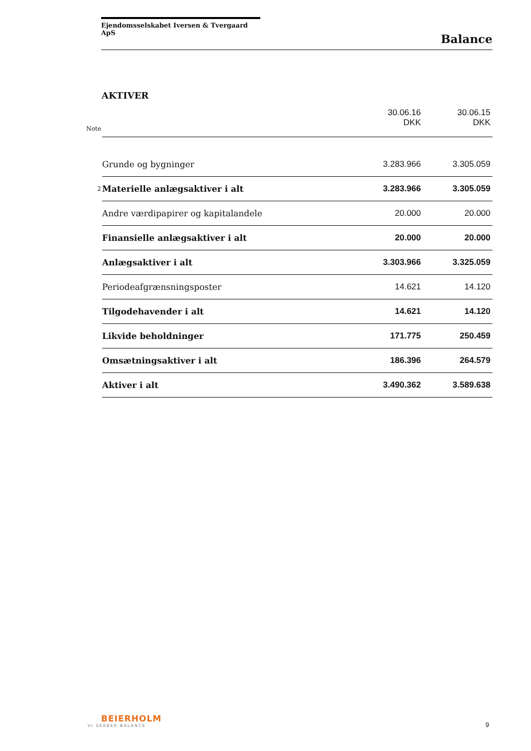Ejendomsselskabet Iversen & Tvergaard ApS
Balance
AKTIVER
| Note | | 30.06.16 DKK | 30.06.15 DKK |
| | Grunde og bygninger | 3.283.966 | 3.305.059 |
| 2 | Materielle anlægsaktiver i alt | 3.283.966 | 3.305.059 |
| | Andre værdipapirer og kapitalandele | 20.000 | 20.000 |
| | Finansielle anlægsaktiver i alt | 20.000 | 20.000 |
| | Anlægsaktiver i alt | 3.303.966 | 3.325.059 |
| | Periodeafgrænsningsposter | 14.621 | 14.120 |
| | Tilgodehavender i alt | 14.621 | 14.120 |
| | Likvide beholdninger | 171.775 | 250.459 |
| | Omsætningsaktiver i alt | 186.396 | 264.579 |
| | Aktiver i alt | 3.490.362 | 3.589.638 |
BEIERHOLM
VI SKABER BALANCE
9